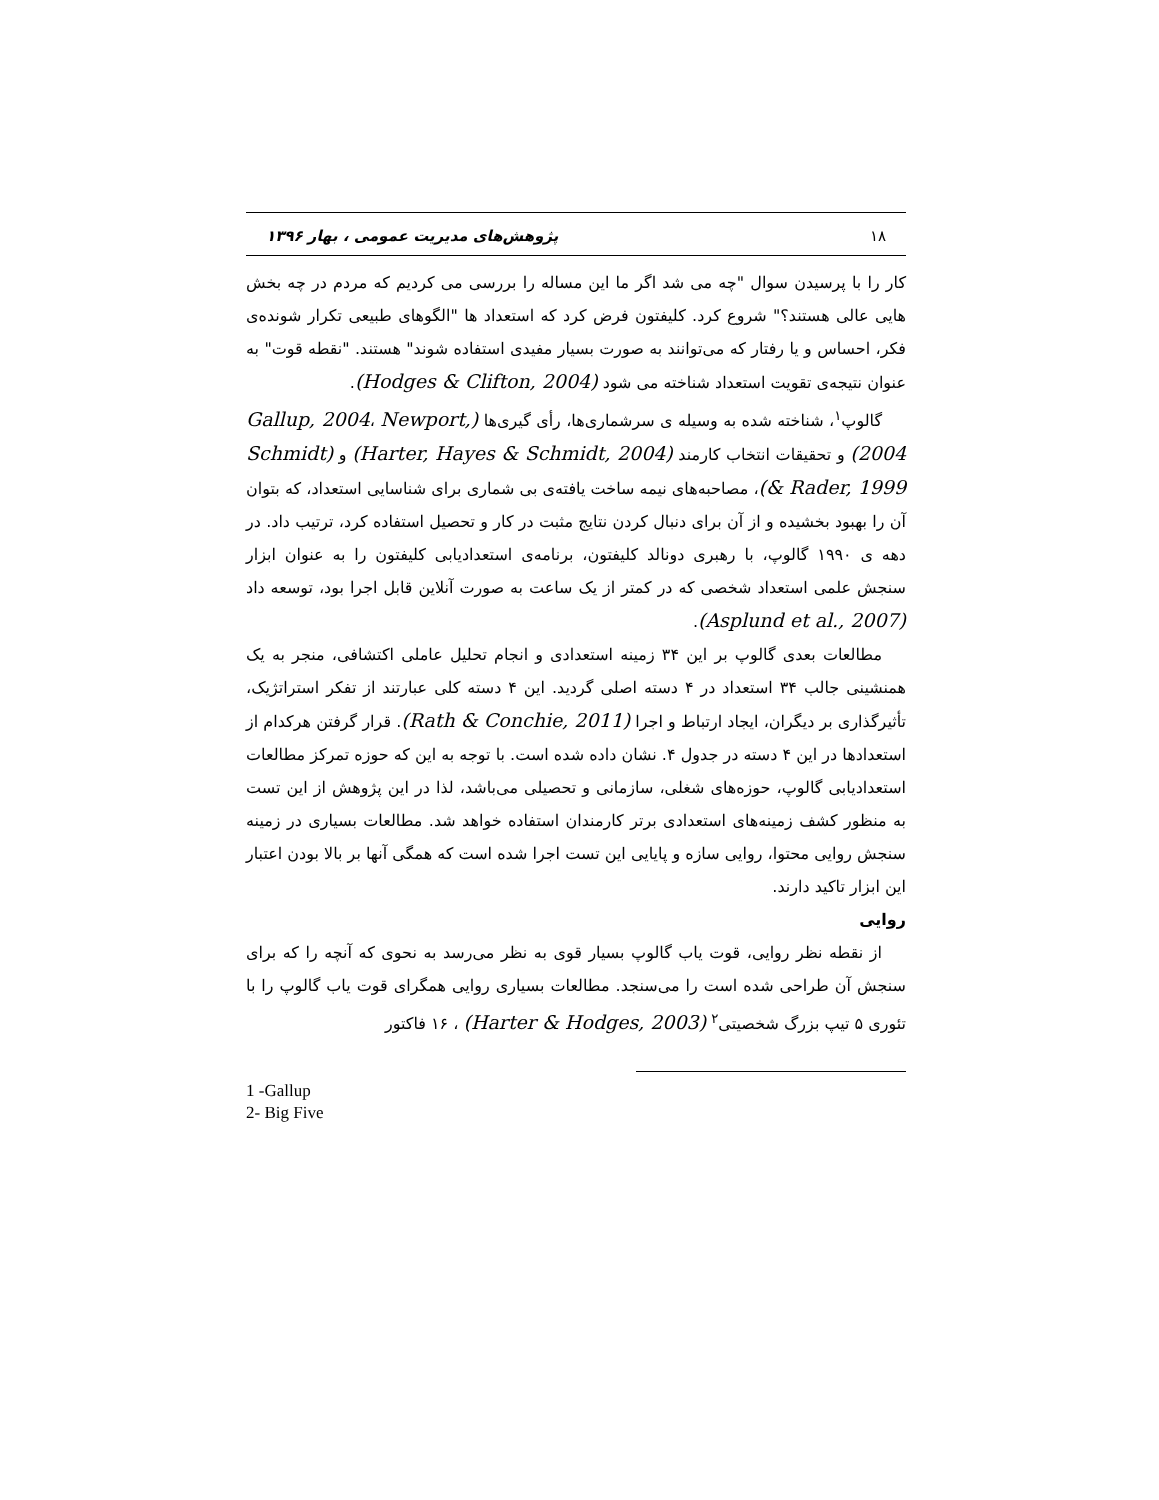۱۸ پژوهش‌های مدیریت عمومی ، بهار ۱۳۹۶
کار را با پرسیدن سوال "چه می شد اگر ما این مساله را بررسی می کردیم که مردم در چه بخش هایی عالی هستند؟" شروع کرد. کلیفتون فرض کرد که استعداد ها "الگوهای طبیعی تکرار شونده‌ی فکر، احساس و یا رفتار که می‌توانند به صورت بسیار مفیدی استفاده شوند" هستند. "نقطه قوت" به عنوان نتیجه‌ی تقویت استعداد شناخته می شود (Hodges & Clifton, 2004).
گالوپ<sup>۱</sup>، شناخته شده به وسیله ی سرشماری‌ها، رأی گیری‌ها (Gallup, 2004، Newport, 2004) و تحقیقات انتخاب کارمند (Harter, Hayes & Schmidt, 2004) و (Schmidt & Rader, 1999)، مصاحبه‌های نیمه ساخت یافته‌ی بی شماری برای شناسایی استعداد، که بتوان آن را بهبود بخشیده و از آن برای دنبال کردن نتایج مثبت در کار و تحصیل استفاده کرد، ترتیب داد. در دهه ی ۱۹۹۰ گالوپ، با رهبری دونالد کلیفتون، برنامه‌ی استعدادیابی کلیفتون را به عنوان ابزار سنجش علمی استعداد شخصی که در کمتر از یک ساعت به صورت آنلاین قابل اجرا بود، توسعه داد (Asplund et al., 2007).
مطالعات بعدی گالوپ بر این ۳۴ زمینه استعدادی و انجام تحلیل عاملی اکتشافی، منجر به یک همنشینی جالب ۳۴ استعداد در ۴ دسته اصلی گردید. این ۴ دسته کلی عبارتند از تفکر استراتژیک، تأثیرگذاری بر دیگران، ایجاد ارتباط و اجرا (Rath & Conchie, 2011). قرار گرفتن هرکدام از استعدادها در این ۴ دسته در جدول ۴. نشان داده شده است. با توجه به این که حوزه تمرکز مطالعات استعدادیابی گالوپ، حوزه‌های شغلی، سازمانی و تحصیلی می‌باشد، لذا در این پژوهش از این تست به منظور کشف زمینه‌های استعدادی برتر کارمندان استفاده خواهد شد. مطالعات بسیاری در زمینه سنجش روایی محتوا، روایی سازه و پایایی این تست اجرا شده است که همگی آنها بر بالا بودن اعتبار این ابزار تاکید دارند.
روایی
از نقطه نظر روایی، قوت یاب گالوپ بسیار قوی به نظر می‌رسد به نحوی که آنچه را که برای سنجش آن طراحی شده است را می‌سنجد. مطالعات بسیاری روایی همگرای قوت یاب گالوپ را با تئوری ۵ تیپ بزرگ شخصیتی<sup>۲</sup> (Harter & Hodges, 2003) ، ۱۶ فاکتور
1 -Gallup
2- Big Five